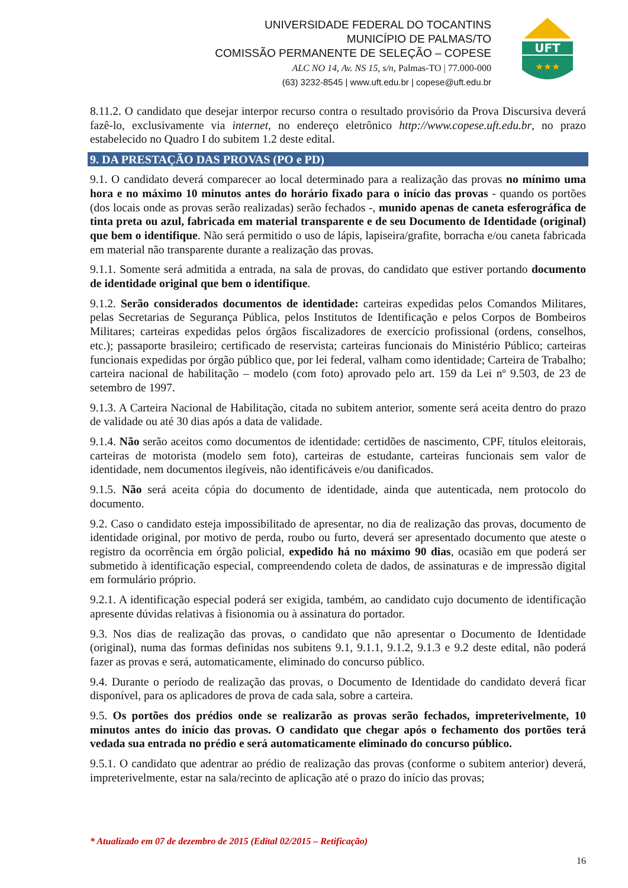UNIVERSIDADE FEDERAL DO TOCANTINS
MUNICÍPIO DE PALMAS/TO
COMISSÃO PERMANENTE DE SELEÇÃO – COPESE
ALC NO 14, Av. NS 15, s/n, Palmas-TO | 77.000-000
(63) 3232-8545 | www.uft.edu.br | copese@uft.edu.br
UFT
★★★
8.11.2. O candidato que desejar interpor recurso contra o resultado provisório da Prova Discursiva deverá fazê-lo, exclusivamente via internet, no endereço eletrônico http://www.copese.uft.edu.br, no prazo estabelecido no Quadro I do subitem 1.2 deste edital.
9. DA PRESTAÇÃO DAS PROVAS (PO e PD)
9.1. O candidato deverá comparecer ao local determinado para a realização das provas no mínimo uma hora e no máximo 10 minutos antes do horário fixado para o início das provas - quando os portões (dos locais onde as provas serão realizadas) serão fechados -, munido apenas de caneta esferográfica de tinta preta ou azul, fabricada em material transparente e de seu Documento de Identidade (original) que bem o identifique. Não será permitido o uso de lápis, lapiseira/grafite, borracha e/ou caneta fabricada em material não transparente durante a realização das provas.
9.1.1. Somente será admitida a entrada, na sala de provas, do candidato que estiver portando documento de identidade original que bem o identifique.
9.1.2. Serão considerados documentos de identidade: carteiras expedidas pelos Comandos Militares, pelas Secretarias de Segurança Pública, pelos Institutos de Identificação e pelos Corpos de Bombeiros Militares; carteiras expedidas pelos órgãos fiscalizadores de exercício profissional (ordens, conselhos, etc.); passaporte brasileiro; certificado de reservista; carteiras funcionais do Ministério Público; carteiras funcionais expedidas por órgão público que, por lei federal, valham como identidade; Carteira de Trabalho; carteira nacional de habilitação – modelo (com foto) aprovado pelo art. 159 da Lei nº 9.503, de 23 de setembro de 1997.
9.1.3. A Carteira Nacional de Habilitação, citada no subitem anterior, somente será aceita dentro do prazo de validade ou até 30 dias após a data de validade.
9.1.4. Não serão aceitos como documentos de identidade: certidões de nascimento, CPF, títulos eleitorais, carteiras de motorista (modelo sem foto), carteiras de estudante, carteiras funcionais sem valor de identidade, nem documentos ilegíveis, não identificáveis e/ou danificados.
9.1.5. Não será aceita cópia do documento de identidade, ainda que autenticada, nem protocolo do documento.
9.2. Caso o candidato esteja impossibilitado de apresentar, no dia de realização das provas, documento de identidade original, por motivo de perda, roubo ou furto, deverá ser apresentado documento que ateste o registro da ocorrência em órgão policial, expedido há no máximo 90 dias, ocasião em que poderá ser submetido à identificação especial, compreendendo coleta de dados, de assinaturas e de impressão digital em formulário próprio.
9.2.1. A identificação especial poderá ser exigida, também, ao candidato cujo documento de identificação apresente dúvidas relativas à fisionomia ou à assinatura do portador.
9.3. Nos dias de realização das provas, o candidato que não apresentar o Documento de Identidade (original), numa das formas definidas nos subitens 9.1, 9.1.1, 9.1.2, 9.1.3 e 9.2 deste edital, não poderá fazer as provas e será, automaticamente, eliminado do concurso público.
9.4. Durante o período de realização das provas, o Documento de Identidade do candidato deverá ficar disponível, para os aplicadores de prova de cada sala, sobre a carteira.
9.5. Os portões dos prédios onde se realizarão as provas serão fechados, impreterivelmente, 10 minutos antes do início das provas. O candidato que chegar após o fechamento dos portões terá vedada sua entrada no prédio e será automaticamente eliminado do concurso público.
9.5.1. O candidato que adentrar ao prédio de realização das provas (conforme o subitem anterior) deverá, impreterivelmente, estar na sala/recinto de aplicação até o prazo do início das provas;
* Atualizado em 07 de dezembro de 2015 (Edital 02/2015 – Retificação)
16